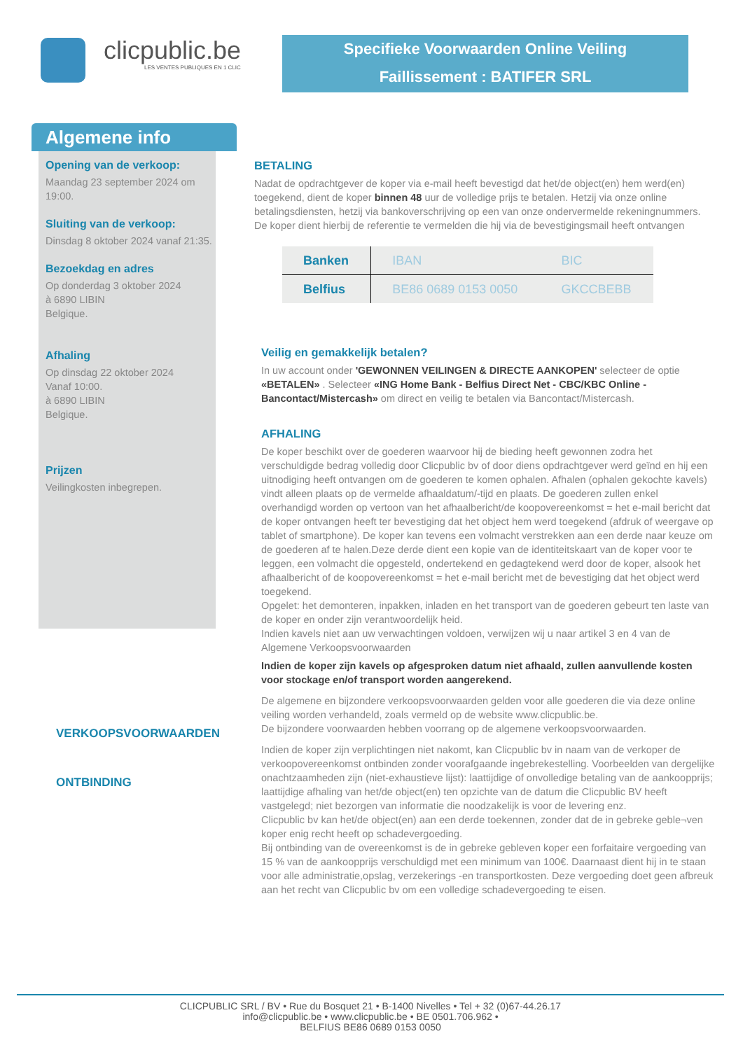clicpublic.be
LES VENTES PUBLIQUES EN 1 CLIC
Specifieke Voorwaarden Online Veiling
Faillissement : BATIFER SRL
Algemene info
Opening van de verkoop:
Maandag 23 september 2024 om 19:00.
Sluiting van de verkoop:
Dinsdag 8 oktober 2024 vanaf 21:35.
Bezoekdag en adres
Op donderdag 3 oktober 2024
à 6890 LIBIN
Belgique.
Afhaling
Op dinsdag 22 oktober 2024
Vanaf 10:00.
à 6890 LIBIN
Belgique.
Prijzen
Veilingkosten inbegrepen.
BETALING
Nadat de opdrachtgever de koper via e-mail heeft bevestigd dat het/de object(en) hem werd(en) toegekend, dient de koper binnen 48 uur de volledige prijs te betalen. Hetzij via onze online betalingsdiensten, hetzij via bankoverschrijving op een van onze ondervermelde rekeningnummers. De koper dient hierbij de referentie te vermelden die hij via de bevestigingsmail heeft ontvangen
| Banken | IBAN | BIC |
| --- | --- | --- |
| Belfius | BE86 0689 0153 0050 | GKCCBEBB |
Veilig en gemakkelijk betalen?
In uw account onder 'GEWONNEN VEILINGEN & DIRECTE AANKOPEN' selecteer de optie «BETALEN» . Selecteer «ING Home Bank - Belfius Direct Net - CBC/KBC Online - Bancontact/Mistercash» om direct en veilig te betalen via Bancontact/Mistercash.
AFHALING
De koper beschikt over de goederen waarvoor hij de bieding heeft gewonnen zodra het verschuldigde bedrag volledig door Clicpublic bv of door diens opdrachtgever werd geïnd en hij een uitnodiging heeft ontvangen om de goederen te komen ophalen. Afhalen (ophalen gekochte kavels) vindt alleen plaats op de vermelde afhaaldatum/-tijd en plaats. De goederen zullen enkel overhandigd worden op vertoon van het afhaalbericht/de koopovereenkomst = het e-mail bericht dat de koper ontvangen heeft ter bevestiging dat het object hem werd toegekend (afdruk of weergave op tablet of smartphone). De koper kan tevens een volmacht verstrekken aan een derde naar keuze om de goederen af te halen.Deze derde dient een kopie van de identiteitskaart van de koper voor te leggen, een volmacht die opgesteld, ondertekend en gedagtekend werd door de koper, alsook het afhaalbericht of de koopovereenkomst = het e-mail bericht met de bevestiging dat het object werd toegekend.
Opgelet: het demonteren, inpakken, inladen en het transport van de goederen gebeurt ten laste van de koper en onder zijn verantwoordelijk heid.
Indien kavels niet aan uw verwachtingen voldoen, verwijzen wij u naar artikel 3 en 4 van de Algemene Verkoopsvoorwaarden
Indien de koper zijn kavels op afgesproken datum niet afhaald, zullen aanvullende kosten voor stockage en/of transport worden aangerekend.
De algemene en bijzondere verkoopsvoorwaarden gelden voor alle goederen die via deze online veiling worden verhandeld, zoals vermeld op de website www.clicpublic.be.
De bijzondere voorwaarden hebben voorrang op de algemene verkoopsvoorwaarden.
Indien de koper zijn verplichtingen niet nakomt, kan Clicpublic bv in naam van de verkoper de verkoopovereenkomst ontbinden zonder voorafgaande ingebrekestelling. Voorbeelden van dergelijke onachtzaamheden zijn (niet-exhaustieve lijst): laattijdige of onvolledige betaling van de aankoopprijs; laattijdige afhaling van het/de object(en) ten opzichte van de datum die Clicpublic BV heeft vastgelegd; niet bezorgen van informatie die noodzakelijk is voor de levering enz.
Clicpublic bv kan het/de object(en) aan een derde toekennen, zonder dat de in gebreke geble¬ven koper enig recht heeft op schadevergoeding.
Bij ontbinding van de overeenkomst is de in gebreke gebleven koper een forfaitaire vergoeding van 15 % van de aankoopprijs verschuldigd met een minimum van 100€. Daarnaast dient hij in te staan voor alle administratie,opslag, verzekerings -en transportkosten. Deze vergoeding doet geen afbreuk aan het recht van Clicpublic bv om een volledige schadevergoeding te eisen.
VERKOOPSVOORWAARDEN
ONTBINDING
CLICPUBLIC SRL / BV • Rue du Bosquet 21 • B-1400 Nivelles • Tel + 32 (0)67-44.26.17
info@clicpublic.be • www.clicpublic.be • BE 0501.706.962 •
BELFIUS BE86 0689 0153 0050